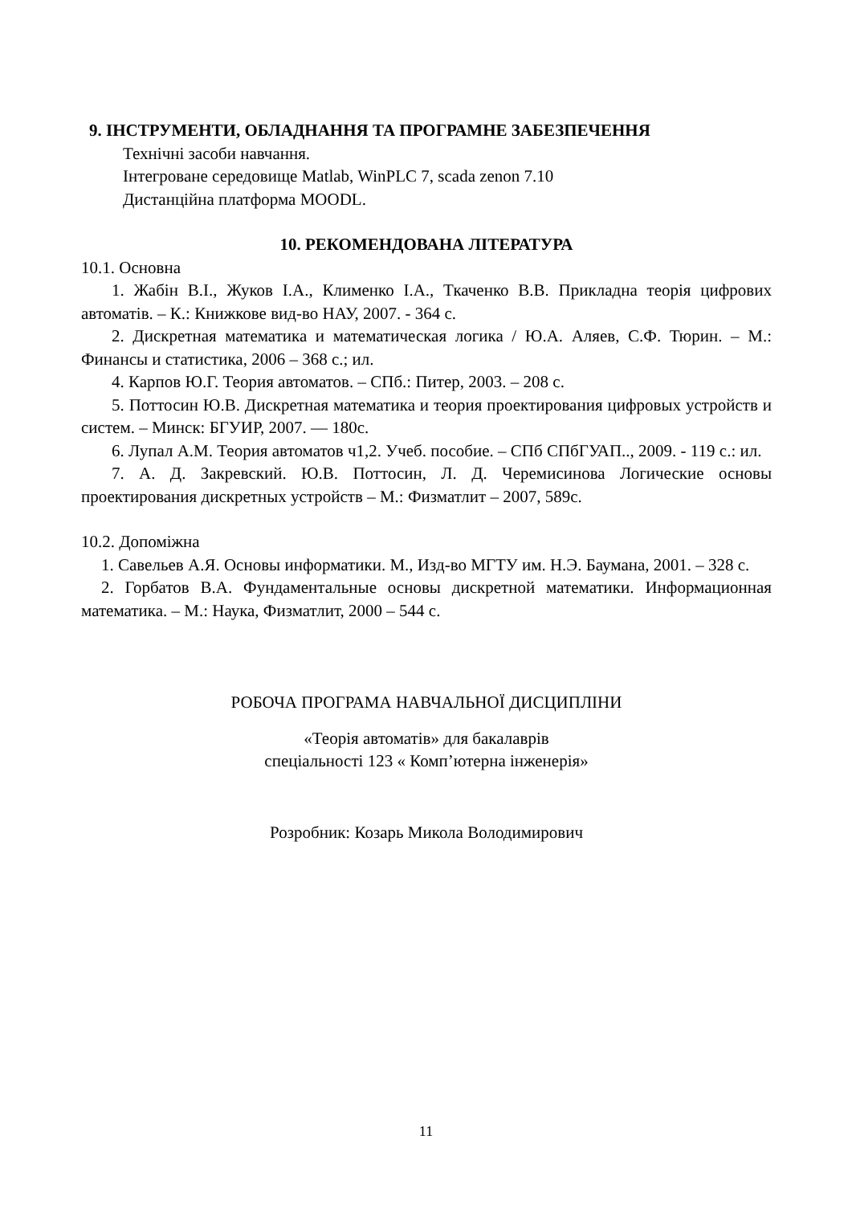9. ІНСТРУМЕНТИ, ОБЛАДНАННЯ ТА ПРОГРАМНЕ ЗАБЕЗПЕЧЕННЯ
Технічні засоби навчання.
Інтегроване середовище Matlab, WinPLC 7, scada zenon 7.10
Дистанційна платформа MOODL.
10. РЕКОМЕНДОВАНА ЛІТЕРАТУРА
10.1. Основна
1. Жабін В.І., Жуков І.А., Клименко І.А., Ткаченко В.В. Прикладна теорія цифрових автоматів. – К.: Книжкове вид-во НАУ, 2007. - 364 с.
2. Дискретная математика и математическая логика / Ю.А. Аляев, С.Ф. Тюрин. – М.: Финансы и статистика, 2006 – 368 с.; ил.
4. Карпов Ю.Г. Теория автоматов. – СПб.: Питер, 2003. – 208 с.
5. Поттосин Ю.В. Дискретная математика и теория проектирования цифровых устройств и систем. – Минск: БГУИР, 2007. — 180с.
6. Лупал А.М. Теория автоматов ч1,2. Учеб. пособие. – СПб СПбГУАП.., 2009. - 119 с.: ил.
7. А. Д. Закревский. Ю.В. Поттосин, Л. Д. Черемисинова Логические основы проектирования дискретных устройств – М.: Физматлит – 2007, 589с.
10.2. Допоміжна
1. Савельев А.Я. Основы информатики. М., Изд-во МГТУ им. Н.Э. Баумана, 2001. – 328 с.
2. Горбатов В.А. Фундаментальные основы дискретной математики. Информационная математика. – М.: Наука, Физматлит, 2000 – 544 с.
РОБОЧА ПРОГРАМА НАВЧАЛЬНОЇ ДИСЦИПЛІНИ
«Теорія автоматів» для бакалаврів
спеціальності 123 « Комп’ютерна інженерія»
Розробник: Козарь Микола Володимирович
11